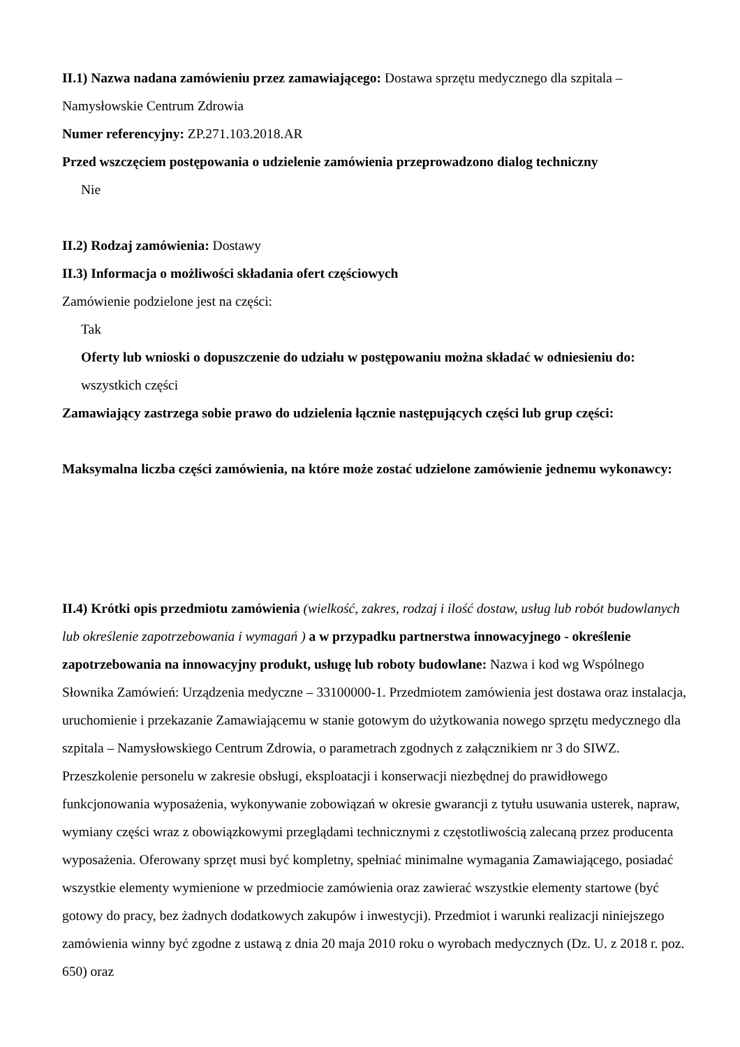II.1) Nazwa nadana zamówieniu przez zamawiającego: Dostawa sprzętu medycznego dla szpitala – Namysłowskie Centrum Zdrowia
Numer referencyjny: ZP.271.103.2018.AR
Przed wszczęciem postępowania o udzielenie zamówienia przeprowadzono dialog techniczny
Nie
II.2) Rodzaj zamówienia: Dostawy
II.3) Informacja o możliwości składania ofert częściowych
Zamówienie podzielone jest na części:
Tak
Oferty lub wnioski o dopuszczenie do udziału w postępowaniu można składać w odniesieniu do:
wszystkich części
Zamawiający zastrzega sobie prawo do udzielenia łącznie następujących części lub grup części:
Maksymalna liczba części zamówienia, na które może zostać udzielone zamówienie jednemu wykonawcy:
II.4) Krótki opis przedmiotu zamówienia (wielkość, zakres, rodzaj i ilość dostaw, usług lub robót budowlanych lub określenie zapotrzebowania i wymagań ) a w przypadku partnerstwa innowacyjnego - określenie zapotrzebowania na innowacyjny produkt, usługę lub roboty budowlane: Nazwa i kod wg Wspólnego Słownika Zamówień: Urządzenia medyczne – 33100000-1. Przedmiotem zamówienia jest dostawa oraz instalacja, uruchomienie i przekazanie Zamawiającemu w stanie gotowym do użytkowania nowego sprzętu medycznego dla szpitala – Namysłowskiego Centrum Zdrowia, o parametrach zgodnych z załącznikiem nr 3 do SIWZ. Przeszkolenie personelu w zakresie obsługi, eksploatacji i konserwacji niezbędnej do prawidłowego funkcjonowania wyposażenia, wykonywanie zobowiązań w okresie gwarancji z tytułu usuwania usterek, napraw, wymiany części wraz z obowiązkowymi przeglądami technicznymi z częstotliwością zalecaną przez producenta wyposażenia. Oferowany sprzęt musi być kompletny, spełniać minimalne wymagania Zamawiającego, posiadać wszystkie elementy wymienione w przedmiocie zamówienia oraz zawierać wszystkie elementy startowe (być gotowy do pracy, bez żadnych dodatkowych zakupów i inwestycji). Przedmiot i warunki realizacji niniejszego zamówienia winny być zgodne z ustawą z dnia 20 maja 2010 roku o wyrobach medycznych (Dz. U. z 2018 r. poz. 650) oraz